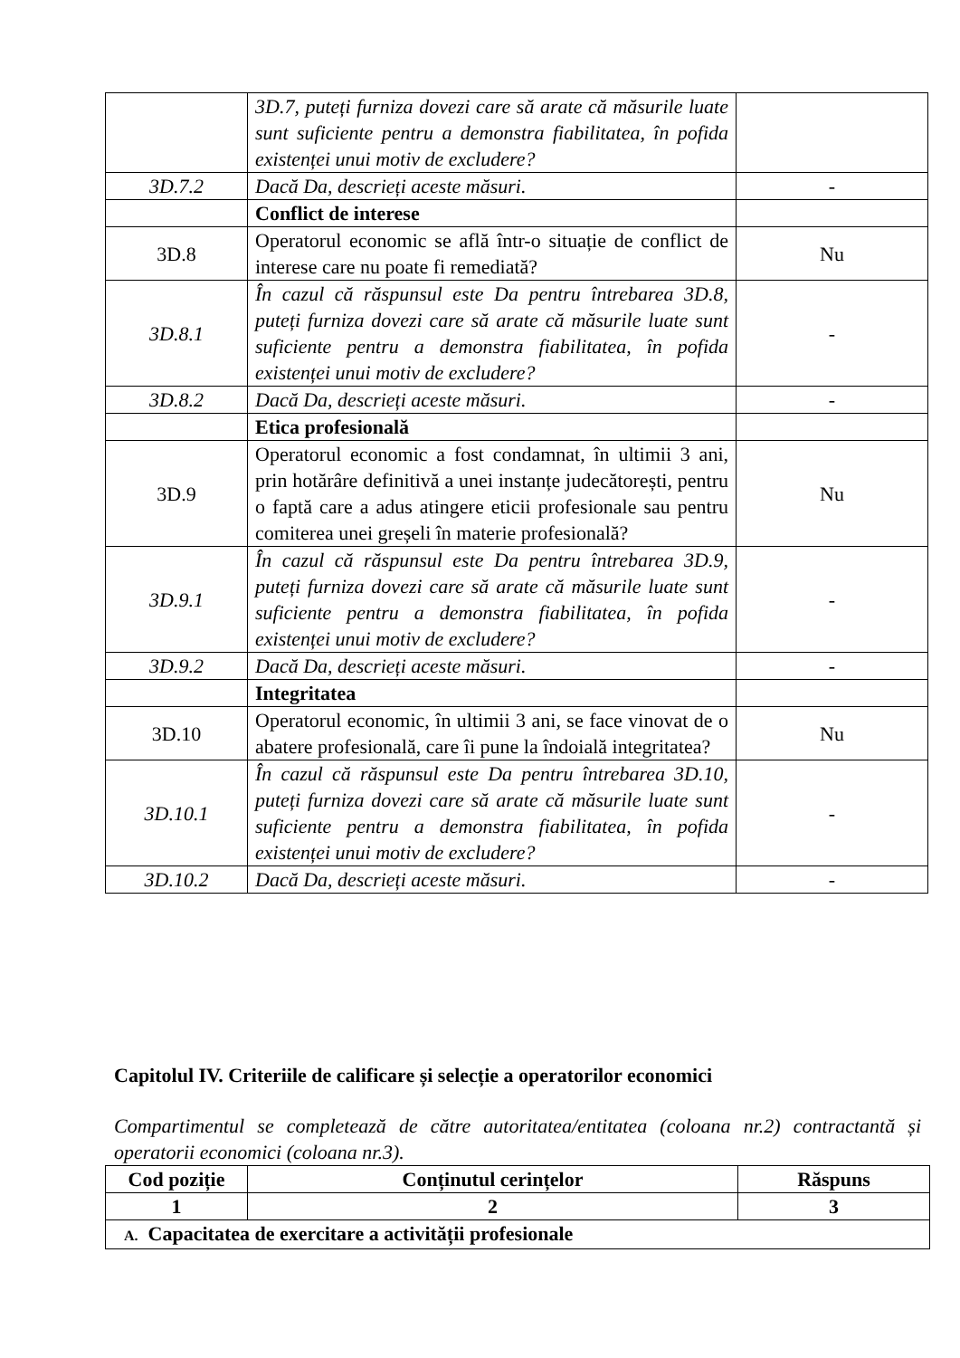| | 3D.7, puteți furniza dovezi care să arate că măsurile luate sunt suficiente pentru a demonstra fiabilitatea, în pofida existenței unui motiv de excludere? | |
| 3D.7.2 | Dacă Da, descrieți aceste măsuri. | - |
| | Conflict de interese | |
| 3D.8 | Operatorul economic se află într-o situație de conflict de interese care nu poate fi remediată? | Nu |
| 3D.8.1 | În cazul că răspunsul este Da pentru întrebarea 3D.8, puteți furniza dovezi care să arate că măsurile luate sunt suficiente pentru a demonstra fiabilitatea, în pofida existenței unui motiv de excludere? | - |
| 3D.8.2 | Dacă Da, descrieți aceste măsuri. | - |
| | Etica profesională | |
| 3D.9 | Operatorul economic a fost condamnat, în ultimii 3 ani, prin hotărâre definitivă a unei instanțe judecătorești, pentru o faptă care a adus atingere eticii profesionale sau pentru comiterea unei greșeli în materie profesională? | Nu |
| 3D.9.1 | În cazul că răspunsul este Da pentru întrebarea 3D.9, puteți furniza dovezi care să arate că măsurile luate sunt suficiente pentru a demonstra fiabilitatea, în pofida existenței unui motiv de excludere? | - |
| 3D.9.2 | Dacă Da, descrieți aceste măsuri. | - |
| | Integritatea | |
| 3D.10 | Operatorul economic, în ultimii 3 ani, se face vinovat de o abatere profesională, care îi pune la îndoială integritatea? | Nu |
| 3D.10.1 | În cazul că răspunsul este Da pentru întrebarea 3D.10, puteți furniza dovezi care să arate că măsurile luate sunt suficiente pentru a demonstra fiabilitatea, în pofida existenței unui motiv de excludere? | - |
| 3D.10.2 | Dacă Da, descrieți aceste măsuri. | - |
Capitolul IV. Criteriile de calificare și selecție a operatorilor economici
Compartimentul se completează de către autoritatea/entitatea (coloana nr.2) contractantă și operatorii economici (coloana nr.3).
| Cod poziție | Conținutul cerințelor | Răspuns |
| --- | --- | --- |
| 1 | 2 | 3 |
| A. Capacitatea de exercitare a activității profesionale | | |